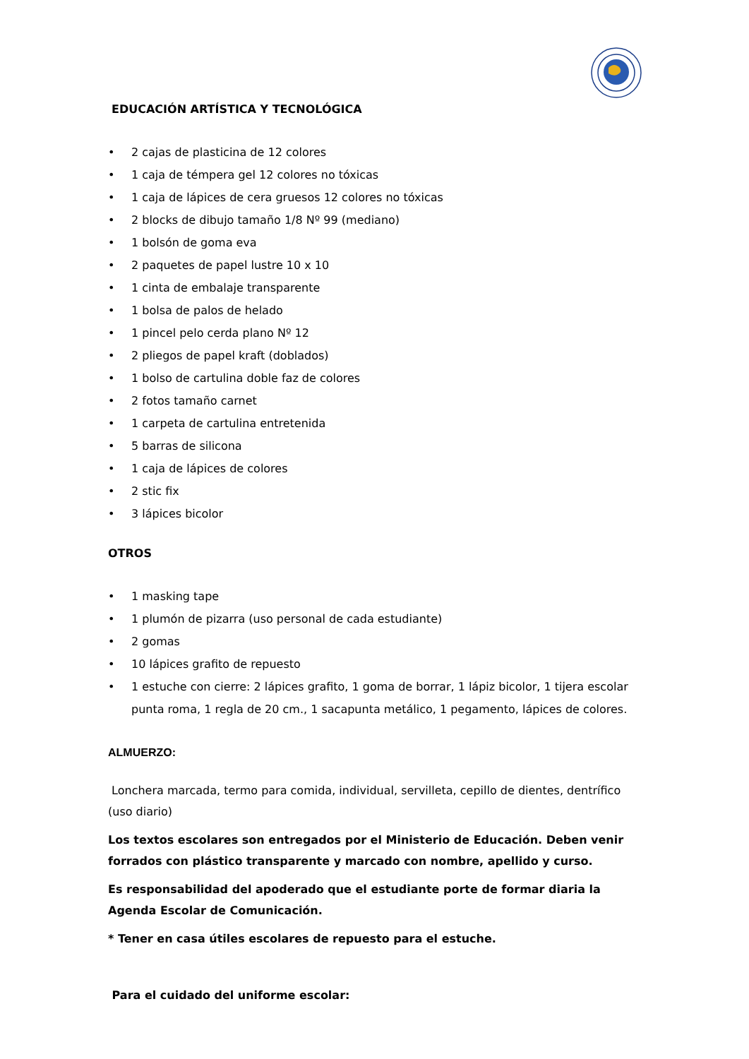EDUCACIÓN ARTÍSTICA Y TECNOLÓGICA
• 2 cajas de plasticina de 12 colores
• 1 caja de témpera gel 12 colores no tóxicas
• 1 caja de lápices de cera gruesos 12 colores no tóxicas
• 2 blocks de dibujo tamaño 1/8 Nº 99 (mediano)
• 1 bolsón de goma eva
• 2 paquetes de papel lustre 10 x 10
• 1 cinta de embalaje transparente
• 1 bolsa de palos de helado
• 1 pincel pelo cerda plano Nº 12
• 2 pliegos de papel kraft (doblados)
• 1 bolso de cartulina doble faz de colores
• 2 fotos tamaño carnet
• 1 carpeta de cartulina entretenida
• 5 barras de silicona
• 1 caja de lápices de colores
• 2 stic fix
• 3 lápices bicolor
OTROS
• 1 masking tape
• 1 plumón de pizarra (uso personal de cada estudiante)
• 2 gomas
• 10 lápices grafito de repuesto
• 1 estuche con cierre: 2 lápices grafito, 1 goma de borrar, 1 lápiz bicolor, 1 tijera escolar punta roma, 1 regla de 20 cm., 1 sacapunta metálico, 1 pegamento, lápices de colores.
ALMUERZO:
Lonchera marcada, termo para comida, individual, servilleta, cepillo de dientes, dentrífico (uso diario)
Los textos escolares son entregados por el Ministerio de Educación. Deben venir forrados con plástico transparente y marcado con nombre, apellido y curso.
Es responsabilidad del apoderado que el estudiante porte de formar diaria la Agenda Escolar de Comunicación.
* Tener en casa útiles escolares de repuesto para el estuche.
Para el cuidado del uniforme escolar: